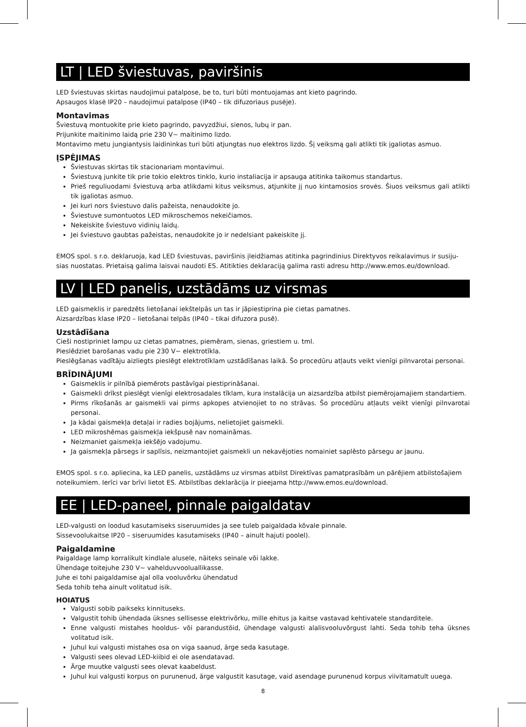LT | LED šviestuvas, paviršinis
LED šviestuvas skirtas naudojimui patalpose, be to, turi būti montuojamas ant kieto pagrindo.
Apsaugos klasė IP20 – naudojimui patalpose (IP40 – tik difuzoriaus pusėje).
Montavimas
Šviestuvą montuokite prie kieto pagrindo, pavyzdžiui, sienos, lubų ir pan.
Prijunkite maitinimo laidą prie 230 V~ maitinimo lizdo.
Montavimo metu jungiantysis laidininkas turi būti atjungtas nuo elektros lizdo. Šį veiksmą gali atlikti tik įgaliotas asmuo.
ĮSPĖJIMAS
Šviestuvas skirtas tik stacionariam montavimui.
Šviestuvą junkite tik prie tokio elektros tinklo, kurio instaliacija ir apsauga atitinka taikomus standartus.
Prieš reguliuodami šviestuvą arba atlikdami kitus veiksmus, atjunkite jį nuo kintamosios srovės. Šiuos veiksmus gali atlikti tik įgaliotas asmuo.
Jei kuri nors šviestuvo dalis pažeista, nenaudokite jo.
Šviestuve sumontuotos LED mikroschemos nekeičiamos.
Nekeiskite šviestuvo vidinių laidų.
Jei šviestuvo gaubtas pažeistas, nenaudokite jo ir nedelsiant pakeiskite jį.
EMOS spol. s r.o. deklaruoja, kad LED šviestuvas, paviršinis įleidžiamas atitinka pagrindinius Direktyvos reikalavimus ir susiju-sias nuostatas. Prietaisą galima laisvai naudoti ES. Atitikties deklaraciją galima rasti adresu http://www.emos.eu/download.
LV | LED panelis, uzstādāms uz virsmas
LED gaismeklis ir paredzēts lietošanai iekštelpās un tas ir jāpiestiprina pie cietas pamatnes.
Aizsardzības klase IP20 – lietošanai telpās (IP40 – tikai difuzora pusē).
Uzstādīšana
Cieši nostipriniet lampu uz cietas pamatnes, piemēram, sienas, griestiem u. tml.
Pieslēdziet barošanas vadu pie 230 V~ elektrotīkla.
Pieslēgšanas vadītāju aizliegts pieslēgt elektrotīklam uzstādīšanas laikā. Šo procedūru atļauts veikt vienīgi pilnvarotai personai.
BRĪDINĀJUMI
Gaismeklis ir pilnībā piemērots pastāvīgai piestiprināšanai.
Gaismekli drīkst pieslēgt vienīgi elektrosadales tīklam, kura instalācija un aizsardzība atbilst piemērojamajiem standartiem.
Pirms rīkošanās ar gaismekli vai pirms apkopes atvienojiet to no strāvas. Šo procedūru atļauts veikt vienīgi pilnvarotai personai.
Ja kādai gaismekļa detaļai ir radies bojājums, nelietojiet gaismekli.
LED mikroshēmas gaismekļa iekšpusē nav nomaināmas.
Neizmaniet gaismekļa iekšējo vadojumu.
Ja gaismekļa pārsegs ir saplīsis, neizmantojiet gaismekli un nekavējoties nomainiet saplēsto pārsegu ar jaunu.
EMOS spol. s r.o. apliecina, ka LED panelis, uzstādāms uz virsmas atbilst Direktīvas pamatprasībām un pārējiem atbilstošajiem noteikumiem. Ierīci var brīvi lietot ES. Atbilstības deklarācija ir pieejama http://www.emos.eu/download.
EE | LED-paneel, pinnale paigaldatav
LED-valgusti on loodud kasutamiseks siseruumides ja see tuleb paigaldada kõvale pinnale.
Sissevoolukaitse IP20 – siseruumides kasutamiseks (IP40 – ainult hajuti poolel).
Paigaldamine
Paigaldage lamp korralikult kindlale alusele, näiteks seinale või lakke.
Ühendage toitejuhe 230 V~ vahelduvvooluallikasse.
Juhe ei tohi paigaldamise ajal olla vooluvõrku ühendatud
Seda tohib teha ainult volitatud isik.
HOIATUS
Valgusti sobib paikseks kinnituseks.
Valgustit tohib ühendada üksnes sellisesse elektrivõrku, mille ehitus ja kaitse vastavad kehtivatele standarditele.
Enne valgusti mistahes hooldus- või parandustöid, ühendage valgusti alalisvooluvõrgust lahti. Seda tohib teha üksnes volitatud isik.
Juhul kui valgusti mistahes osa on viga saanud, ärge seda kasutage.
Valgusti sees olevad LED-kiibid ei ole asendatavad.
Ärge muutke valgusti sees olevat kaabeldust.
Juhul kui valgusti korpus on purunenud, ärge valgustit kasutage, vaid asendage purunenud korpus viivitamatult uuega.
8